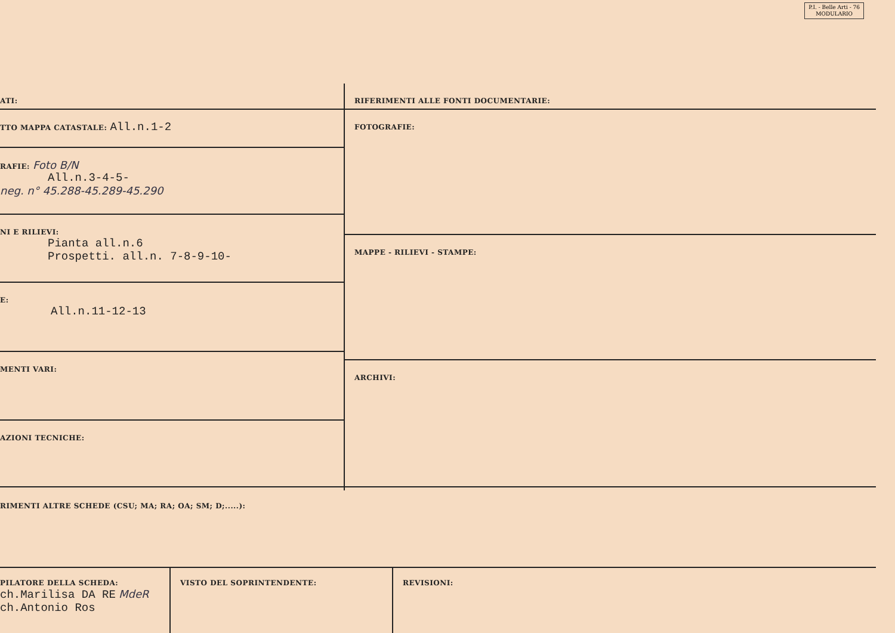P.I. - Belle Arti - 76
MODULARIO
ATI:
TTO MAPPA CATASTALE: All.n.1-2
RAFIE: Foto B/N
All.n.3-4-5-
neg. n° 45.288-45.289-45.290
NI E RILIEVI:
Pianta all.n.6
Prospetti. all.n. 7-8-9-10-
E:
All.n.11-12-13
MENTI VARI:
AZIONI TECNICHE:
RIFERIMENTI ALLE FONTI DOCUMENTARIE:
FOTOGRAFIE:
MAPPE - RILIEVI - STAMPE:
ARCHIVI:
RIMENTI ALTRE SCHEDE (CSU; MA; RA; OA; SM; D;.....):
PILATORE DELLA SCHEDA:
ch.Marilisa DA RE MdeR
ch.Antonio Ros
VISTO DEL SOPRINTENDENTE: REVISIONI: